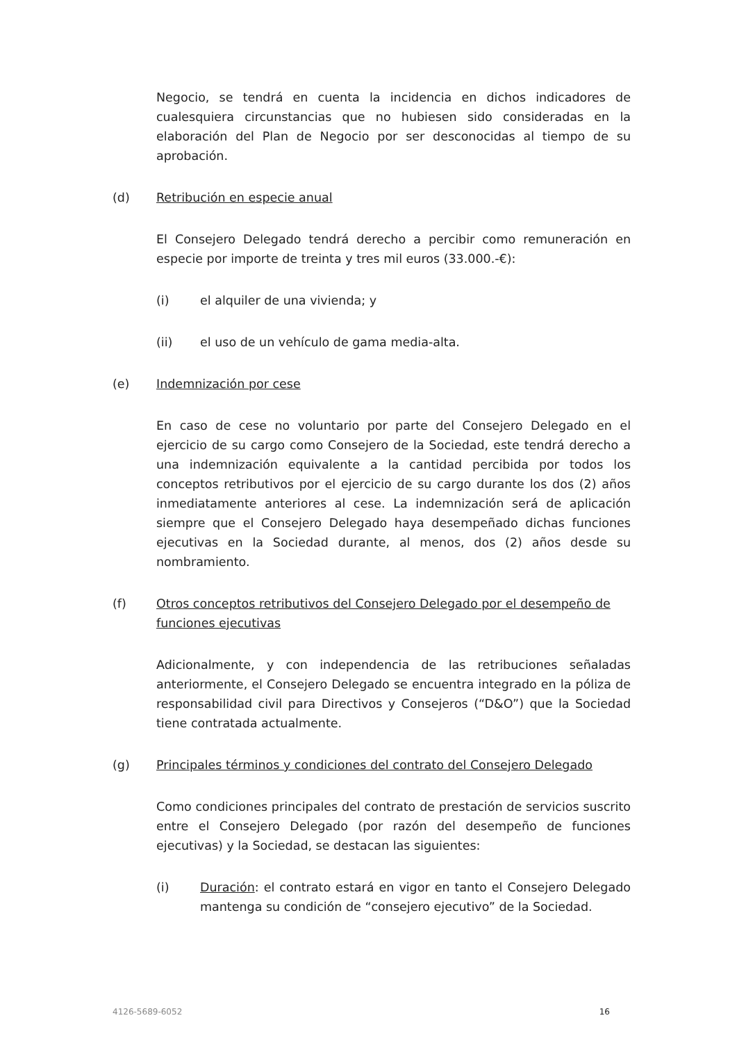Negocio, se tendrá en cuenta la incidencia en dichos indicadores de cualesquiera circunstancias que no hubiesen sido consideradas en la elaboración del Plan de Negocio por ser desconocidas al tiempo de su aprobación.
(d) Retribución en especie anual
El Consejero Delegado tendrá derecho a percibir como remuneración en especie por importe de treinta y tres mil euros (33.000.-€):
(i) el alquiler de una vivienda; y
(ii) el uso de un vehículo de gama media-alta.
(e) Indemnización por cese
En caso de cese no voluntario por parte del Consejero Delegado en el ejercicio de su cargo como Consejero de la Sociedad, este tendrá derecho a una indemnización equivalente a la cantidad percibida por todos los conceptos retributivos por el ejercicio de su cargo durante los dos (2) años inmediatamente anteriores al cese. La indemnización será de aplicación siempre que el Consejero Delegado haya desempeñado dichas funciones ejecutivas en la Sociedad durante, al menos, dos (2) años desde su nombramiento.
(f) Otros conceptos retributivos del Consejero Delegado por el desempeño de funciones ejecutivas
Adicionalmente, y con independencia de las retribuciones señaladas anteriormente, el Consejero Delegado se encuentra integrado en la póliza de responsabilidad civil para Directivos y Consejeros (“D&O”) que la Sociedad tiene contratada actualmente.
(g) Principales términos y condiciones del contrato del Consejero Delegado
Como condiciones principales del contrato de prestación de servicios suscrito entre el Consejero Delegado (por razón del desempeño de funciones ejecutivas) y la Sociedad, se destacan las siguientes:
(i) Duración: el contrato estará en vigor en tanto el Consejero Delegado mantenga su condición de “consejero ejecutivo” de la Sociedad.
4126-5689-6052 16